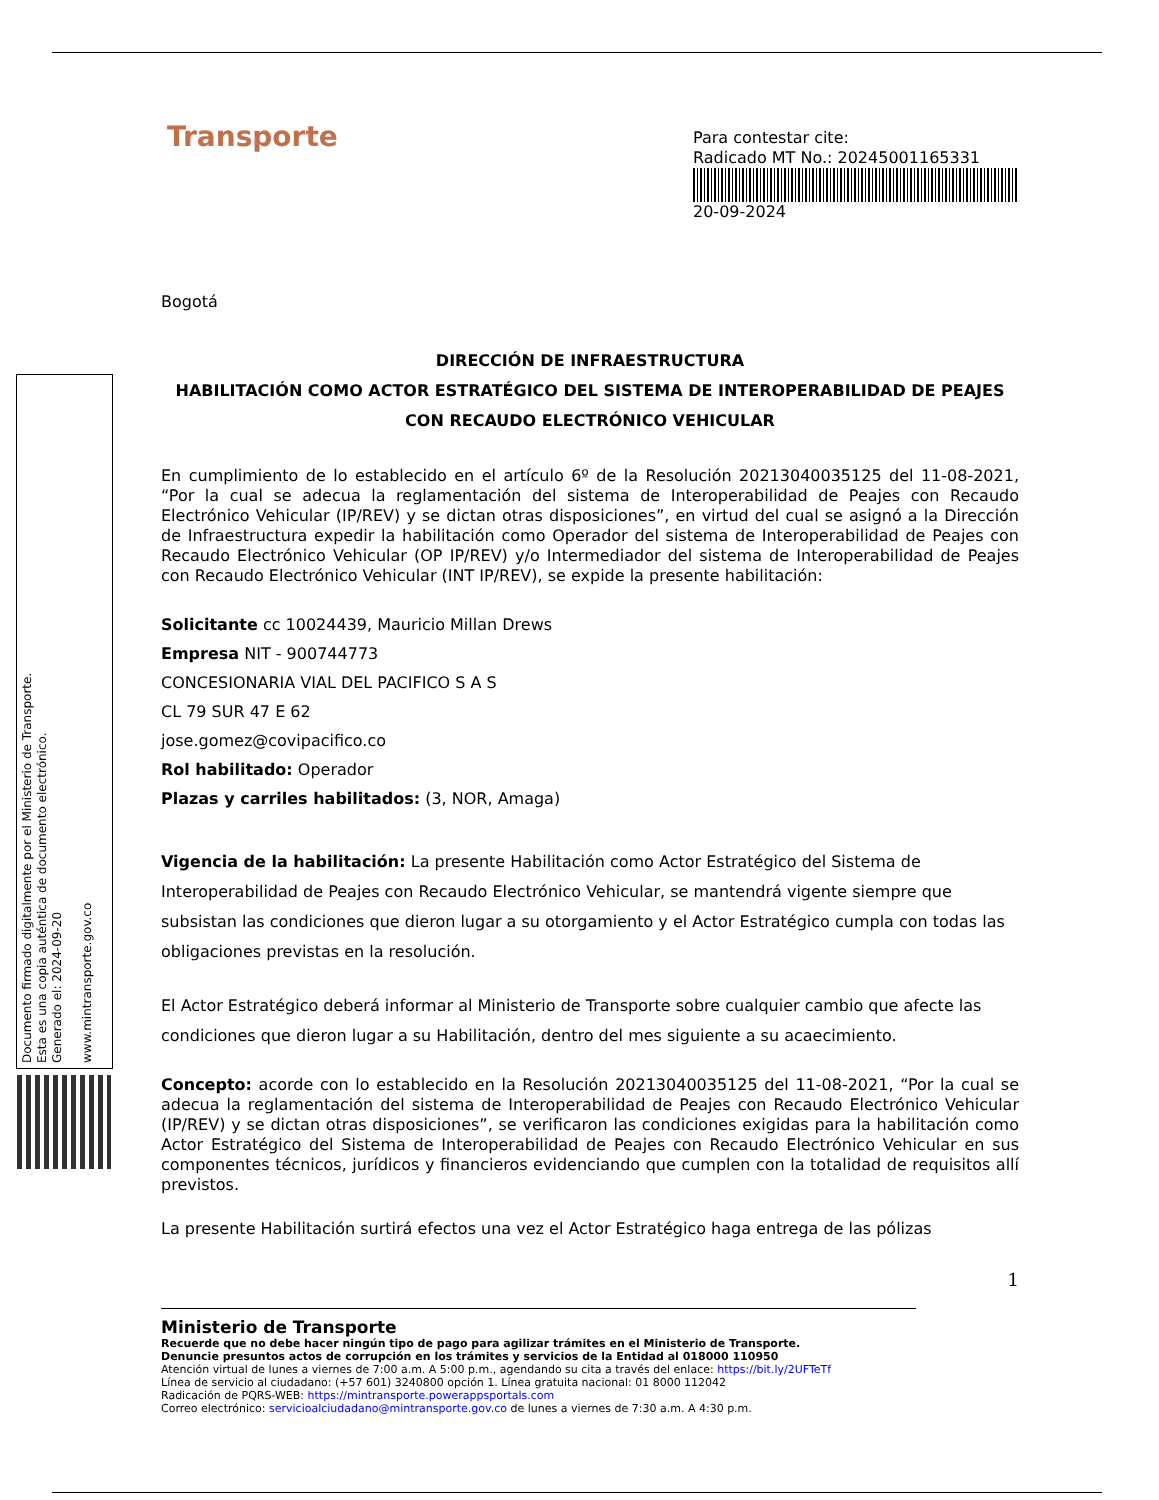Documento firmado digitalmente por el Ministerio de Transporte.
Esta es una copia auténtica de documento electrónico.
Generado el: 2024-09-20
www.mintransporte.gov.co
Transporte
Para contestar cite:
Radicado MT No.: 20245001165331
20-09-2024
Bogotá
DIRECCIÓN DE INFRAESTRUCTURA
HABILITACIÓN COMO ACTOR ESTRATÉGICO DEL SISTEMA DE INTEROPERABILIDAD DE PEAJES CON RECAUDO ELECTRÓNICO VEHICULAR
En cumplimiento de lo establecido en el artículo 6º de la Resolución 20213040035125 del 11-08-2021, “Por la cual se adecua la reglamentación del sistema de Interoperabilidad de Peajes con Recaudo Electrónico Vehicular (IP/REV) y se dictan otras disposiciones”, en virtud del cual se asignó a la Dirección de Infraestructura expedir la habilitación como Operador del sistema de Interoperabilidad de Peajes con Recaudo Electrónico Vehicular (OP IP/REV) y/o Intermediador del sistema de Interoperabilidad de Peajes con Recaudo Electrónico Vehicular (INT IP/REV), se expide la presente habilitación:
Solicitante cc 10024439, Mauricio Millan Drews
Empresa NIT - 900744773
CONCESIONARIA VIAL DEL PACIFICO S A S
CL 79 SUR 47 E 62
jose.gomez@covipacifico.co
Rol habilitado: Operador
Plazas y carriles habilitados: (3, NOR, Amaga)
Vigencia de la habilitación: La presente Habilitación como Actor Estratégico del Sistema de Interoperabilidad de Peajes con Recaudo Electrónico Vehicular, se mantendrá vigente siempre que subsistan las condiciones que dieron lugar a su otorgamiento y el Actor Estratégico cumpla con todas las obligaciones previstas en la resolución.
El Actor Estratégico deberá informar al Ministerio de Transporte sobre cualquier cambio que afecte las condiciones que dieron lugar a su Habilitación, dentro del mes siguiente a su acaecimiento.
Concepto: acorde con lo establecido en la Resolución 20213040035125 del 11-08-2021, “Por la cual se adecua la reglamentación del sistema de Interoperabilidad de Peajes con Recaudo Electrónico Vehicular (IP/REV) y se dictan otras disposiciones”, se verificaron las condiciones exigidas para la habilitación como Actor Estratégico del Sistema de Interoperabilidad de Peajes con Recaudo Electrónico Vehicular en sus componentes técnicos, jurídicos y financieros evidenciando que cumplen con la totalidad de requisitos allí previstos.
La presente Habilitación surtirá efectos una vez el Actor Estratégico haga entrega de las pólizas
1
Ministerio de Transporte
Recuerde que no debe hacer ningún tipo de pago para agilizar trámites en el Ministerio de Transporte.
Denuncie presuntos actos de corrupción en los trámites y servicios de la Entidad al 018000 110950
Atención virtual de lunes a viernes de 7:00 a.m. A 5:00 p.m., agendando su cita a través del enlace: https://bit.ly/2UFTeTf
Línea de servicio al ciudadano: (+57 601) 3240800 opción 1. Línea gratuita nacional: 01 8000 112042
Radicación de PQRS-WEB: https://mintransporte.powerappsportals.com
Correo electrónico: servicioalciudadano@mintransporte.gov.co de lunes a viernes de 7:30 a.m. A 4:30 p.m.